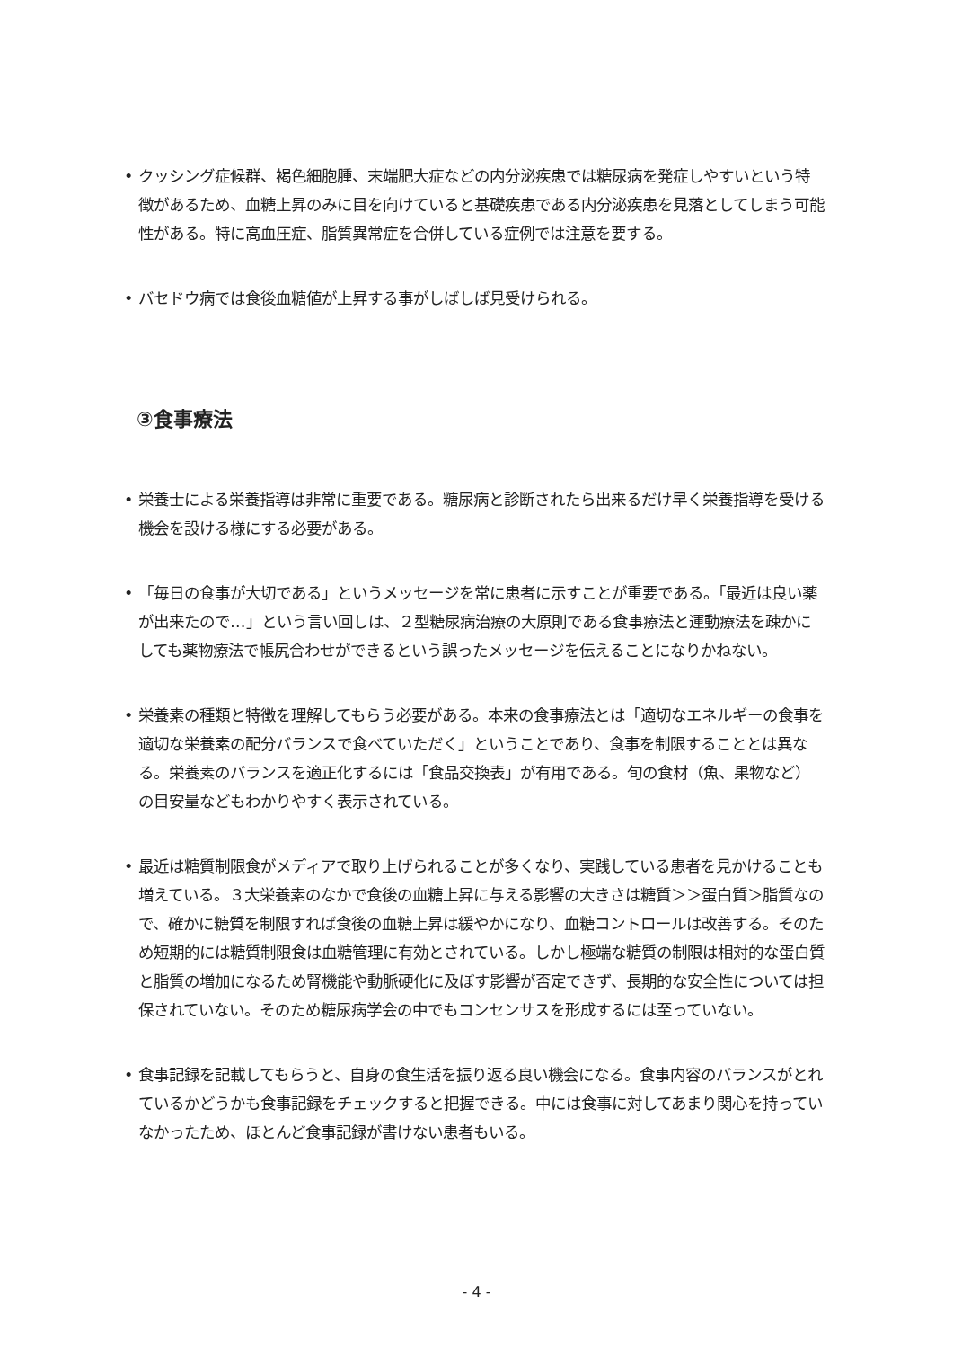• クッシング症候群、褐色細胞腫、末端肥大症などの内分泌疾患では糖尿病を発症しやすいという特徴があるため、血糖上昇のみに目を向けていると基礎疾患である内分泌疾患を見落としてしまう可能性がある。特に高血圧症、脂質異常症を合併している症例では注意を要する。
• バセドウ病では食後血糖値が上昇する事がしばしば見受けられる。
③食事療法
• 栄養士による栄養指導は非常に重要である。糖尿病と診断されたら出来るだけ早く栄養指導を受ける機会を設ける様にする必要がある。
• 「毎日の食事が大切である」というメッセージを常に患者に示すことが重要である。「最近は良い薬が出来たので…」という言い回しは、２型糖尿病治療の大原則である食事療法と運動療法を疎かにしても薬物療法で帳尻合わせができるという誤ったメッセージを伝えることになりかねない。
• 栄養素の種類と特徴を理解してもらう必要がある。本来の食事療法とは「適切なエネルギーの食事を適切な栄養素の配分バランスで食べていただく」ということであり、食事を制限することとは異なる。栄養素のバランスを適正化するには「食品交換表」が有用である。旬の食材（魚、果物など）の目安量などもわかりやすく表示されている。
• 最近は糖質制限食がメディアで取り上げられることが多くなり、実践している患者を見かけることも増えている。３大栄養素のなかで食後の血糖上昇に与える影響の大きさは糖質＞＞蛋白質＞脂質なので、確かに糖質を制限すれば食後の血糖上昇は緩やかになり、血糖コントロールは改善する。そのため短期的には糖質制限食は血糖管理に有効とされている。しかし極端な糖質の制限は相対的な蛋白質と脂質の増加になるため腎機能や動脈硬化に及ぼす影響が否定できず、長期的な安全性については担保されていない。そのため糖尿病学会の中でもコンセンサスを形成するには至っていない。
• 食事記録を記載してもらうと、自身の食生活を振り返る良い機会になる。食事内容のバランスがとれているかどうかも食事記録をチェックすると把握できる。中には食事に対してあまり関心を持っていなかったため、ほとんど食事記録が書けない患者もいる。
- 4 -